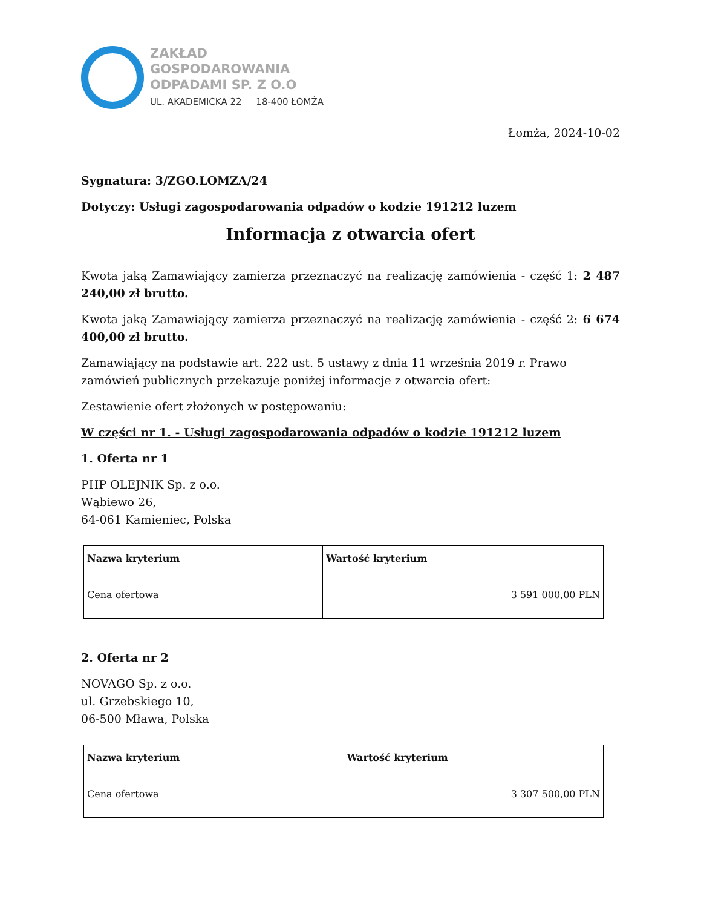ZAKŁAD
GOSPODAROWANIA
ODPADAMI SP. Z O.O
UL. AKADEMICKA 22 18-400 ŁOMŻA
Łomża, 2024-10-02
Sygnatura: 3/ZGO.LOMZA/24
Dotyczy: Usługi zagospodarowania odpadów o kodzie 191212 luzem
Informacja z otwarcia ofert
Kwota jaką Zamawiający zamierza przeznaczyć na realizację zamówienia - część 1: 2 487 240,00 zł brutto.
Kwota jaką Zamawiający zamierza przeznaczyć na realizację zamówienia - część 2: 6 674 400,00 zł brutto.
Zamawiający na podstawie art. 222 ust. 5 ustawy z dnia 11 września 2019 r. Prawo zamówień publicznych przekazuje poniżej informacje z otwarcia ofert:
Zestawienie ofert złożonych w postępowaniu:
W części nr 1. - Usługi zagospodarowania odpadów o kodzie 191212 luzem
1. Oferta nr 1
PHP OLEJNIK Sp. z o.o.
Wąbiewo 26,
64-061 Kamieniec, Polska
| Nazwa kryterium | Wartość kryterium |
| --- | --- |
| Cena ofertowa | 3 591 000,00 PLN |
2. Oferta nr 2
NOVAGO Sp. z o.o.
ul. Grzebskiego 10,
06-500 Mława, Polska
| Nazwa kryterium | Wartość kryterium |
| --- | --- |
| Cena ofertowa | 3 307 500,00 PLN |